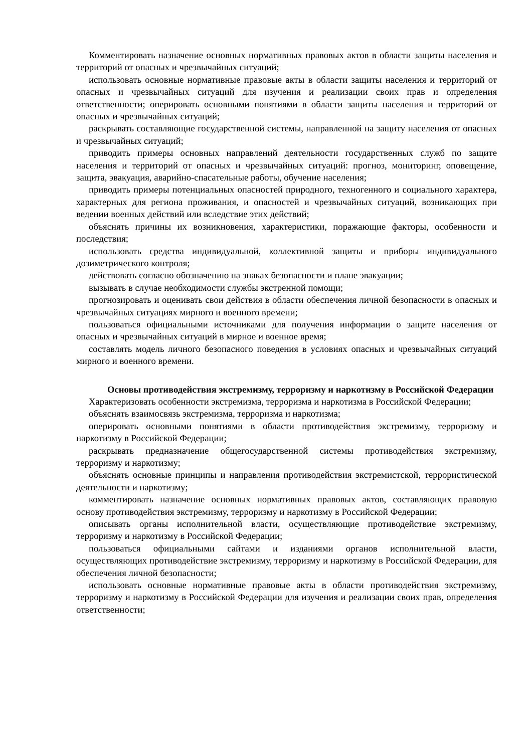Комментировать назначение основных нормативных правовых актов в области защиты населения и территорий от опасных и чрезвычайных ситуаций;
использовать основные нормативные правовые акты в области защиты населения и территорий от опасных и чрезвычайных ситуаций для изучения и реализации своих прав и определения ответственности; оперировать основными понятиями в области защиты населения и территорий от опасных и чрезвычайных ситуаций;
раскрывать составляющие государственной системы, направленной на защиту населения от опасных и чрезвычайных ситуаций;
приводить примеры основных направлений деятельности государственных служб по защите населения и территорий от опасных и чрезвычайных ситуаций: прогноз, мониторинг, оповещение, защита, эвакуация, аварийно-спасательные работы, обучение населения;
приводить примеры потенциальных опасностей природного, техногенного и социального характера, характерных для региона проживания, и опасностей и чрезвычайных ситуаций, возникающих при ведении военных действий или вследствие этих действий;
объяснять причины их возникновения, характеристики, поражающие факторы, особенности и последствия;
использовать средства индивидуальной, коллективной защиты и приборы индивидуального дозиметрического контроля;
действовать согласно обозначению на знаках безопасности и плане эвакуации;
вызывать в случае необходимости службы экстренной помощи;
прогнозировать и оценивать свои действия в области обеспечения личной безопасности в опасных и чрезвычайных ситуациях мирного и военного времени;
пользоваться официальными источниками для получения информации о защите населения от опасных и чрезвычайных ситуаций в мирное и военное время;
составлять модель личного безопасного поведения в условиях опасных и чрезвычайных ситуаций мирного и военного времени.
Основы противодействия экстремизму, терроризму и наркотизму в Российской Федерации
Характеризовать особенности экстремизма, терроризма и наркотизма в Российской Федерации;
объяснять взаимосвязь экстремизма, терроризма и наркотизма;
оперировать основными понятиями в области противодействия экстремизму, терроризму и наркотизму в Российской Федерации;
раскрывать предназначение общегосударственной системы противодействия экстремизму, терроризму и наркотизму;
объяснять основные принципы и направления противодействия экстремистской, террористической деятельности и наркотизму;
комментировать назначение основных нормативных правовых актов, составляющих правовую основу противодействия экстремизму, терроризму и наркотизму в Российской Федерации;
описывать органы исполнительной власти, осуществляющие противодействие экстремизму, терроризму и наркотизму в Российской Федерации;
пользоваться официальными сайтами и изданиями органов исполнительной власти, осуществляющих противодействие экстремизму, терроризму и наркотизму в Российской Федерации, для обеспечения личной безопасности;
использовать основные нормативные правовые акты в области противодействия экстремизму, терроризму и наркотизму в Российской Федерации для изучения и реализации своих прав, определения ответственности;